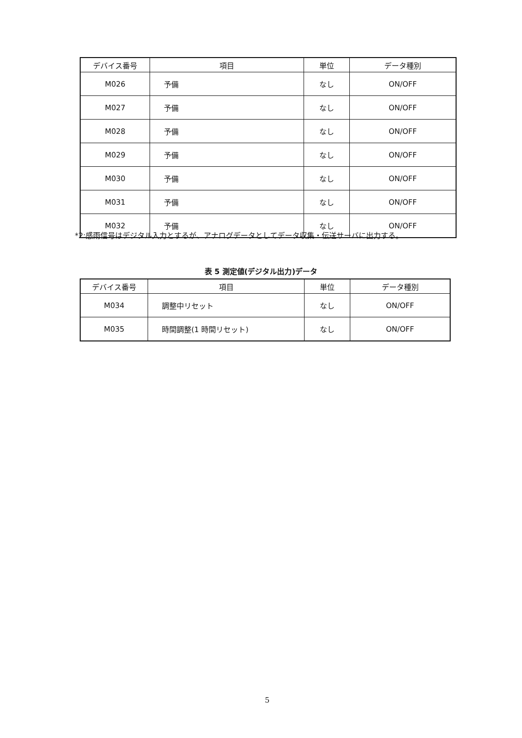| デバイス番号 | 項目 | 単位 | データ種別 |
| --- | --- | --- | --- |
| M026 | 予備 | なし | ON/OFF |
| M027 | 予備 | なし | ON/OFF |
| M028 | 予備 | なし | ON/OFF |
| M029 | 予備 | なし | ON/OFF |
| M030 | 予備 | なし | ON/OFF |
| M031 | 予備 | なし | ON/OFF |
| M032 | 予備 | なし | ON/OFF |
*2:感雨信号はデジタル入力とするが、アナログデータとしてデータ収集・伝送サーバに出力する。
表 5 測定値(デジタル出力)データ
| デバイス番号 | 項目 | 単位 | データ種別 |
| --- | --- | --- | --- |
| M034 | 調整中リセット | なし | ON/OFF |
| M035 | 時間調整(1 時間リセット) | なし | ON/OFF |
5